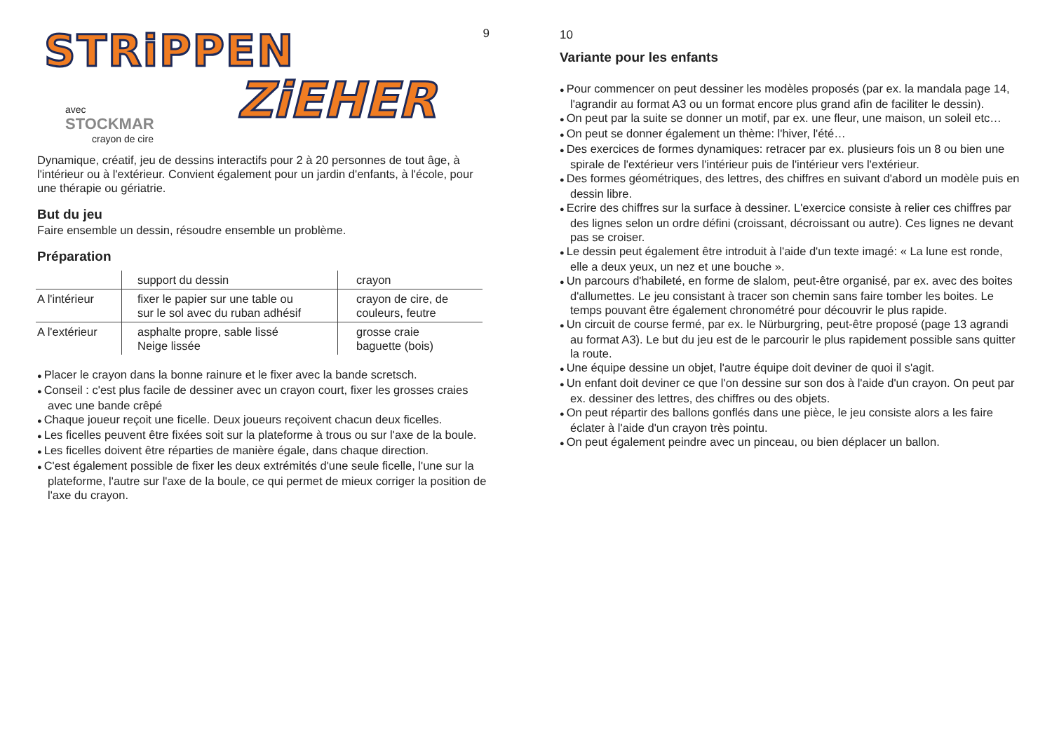9
STRiPPEN
ZiEHER
avec
STOCKMAR
crayon de cire
Dynamique, créatif, jeu de dessins interactifs pour 2 à 20 personnes de tout âge, à l'intérieur ou à l'extérieur. Convient également pour un jardin d'enfants, à l'école, pour une thérapie ou gériatrie.
But du jeu
Faire ensemble un dessin, résoudre ensemble un problème.
Préparation
| | support du dessin | crayon |
| A l'intérieur | fixer le papier sur une table ou sur le sol avec du ruban adhésif | crayon de cire, de couleurs, feutre |
| A l'extérieur | asphalte propre, sable lissé Neige lissée | grosse craie baguette (bois) |
Placer le crayon dans la bonne rainure et le fixer avec la bande scretsch.
Conseil : c'est plus facile de dessiner avec un crayon court, fixer les grosses craies avec une bande crêpé
Chaque joueur reçoit une ficelle. Deux joueurs reçoivent chacun deux ficelles.
Les ficelles peuvent être fixées soit sur la plateforme à trous ou sur l'axe de la boule.
Les ficelles doivent être réparties de manière égale, dans chaque direction.
C'est également possible de fixer les deux extrémités d'une seule ficelle, l'une sur la plateforme, l'autre sur l'axe de la boule, ce qui permet de mieux corriger la position de l'axe du crayon.
10
Variante pour les enfants
Pour commencer on peut dessiner les modèles proposés (par ex. la mandala page 14, l'agrandir au format A3 ou un format encore plus grand afin de faciliter le dessin).
On peut par la suite se donner un motif, par ex. une fleur, une maison, un soleil etc…
On peut se donner également un thème: l'hiver, l'été…
Des exercices de formes dynamiques: retracer par ex. plusieurs fois un 8 ou bien une spirale de l'extérieur vers l'intérieur puis de l'intérieur vers l'extérieur.
Des formes géométriques, des lettres, des chiffres en suivant d'abord un modèle puis en dessin libre.
Ecrire des chiffres sur la surface à dessiner. L'exercice consiste à relier ces chiffres par des lignes selon un ordre défini (croissant, décroissant ou autre). Ces lignes ne devant pas se croiser.
Le dessin peut également être introduit à l'aide d'un texte imagé: « La lune est ronde, elle a deux yeux, un nez et une bouche ».
Un parcours d'habileté, en forme de slalom, peut-être organisé, par ex. avec des boites d'allumettes. Le jeu consistant à tracer son chemin sans faire tomber les boites. Le temps pouvant être également chronométré pour découvrir le plus rapide.
Un circuit de course fermé, par ex. le Nürburgring, peut-être proposé (page 13 agrandi au format A3). Le but du jeu est de le parcourir le plus rapidement possible sans quitter la route.
Une équipe dessine un objet, l'autre équipe doit deviner de quoi il s'agit.
Un enfant doit deviner ce que l'on dessine sur son dos à l'aide d'un crayon. On peut par ex. dessiner des lettres, des chiffres ou des objets.
On peut répartir des ballons gonflés dans une pièce, le jeu consiste alors a les faire éclater à l'aide d'un crayon très pointu.
On peut également peindre avec un pinceau, ou bien déplacer un ballon.